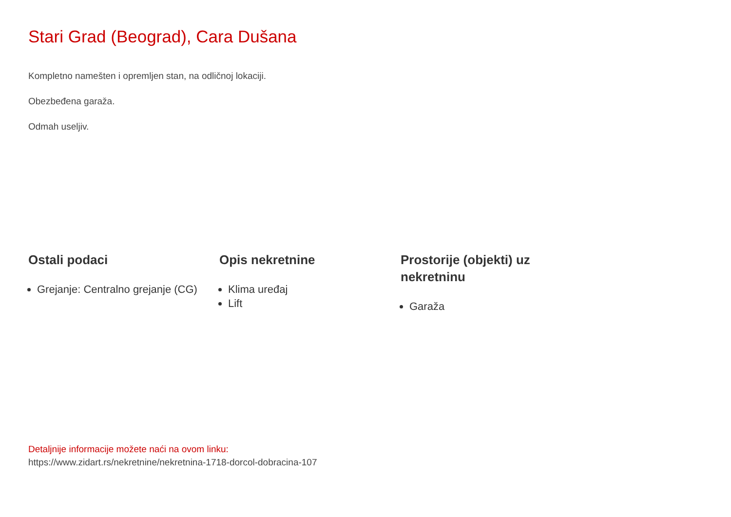Stari Grad (Beograd), Cara Dušana
Kompletno namešten i opremljen stan, na odličnoj lokaciji.
Obezbeđena garaža.
Odmah useljiv.
Ostali podaci
Grejanje: Centralno grejanje (CG)
Opis nekretnine
Klima uređaj
Lift
Prostorije (objekti) uz nekretninu
Garaža
Detaljnije informacije možete naći na ovom linku:
https://www.zidart.rs/nekretnine/nekretnina-1718-dorcol-dobracina-107